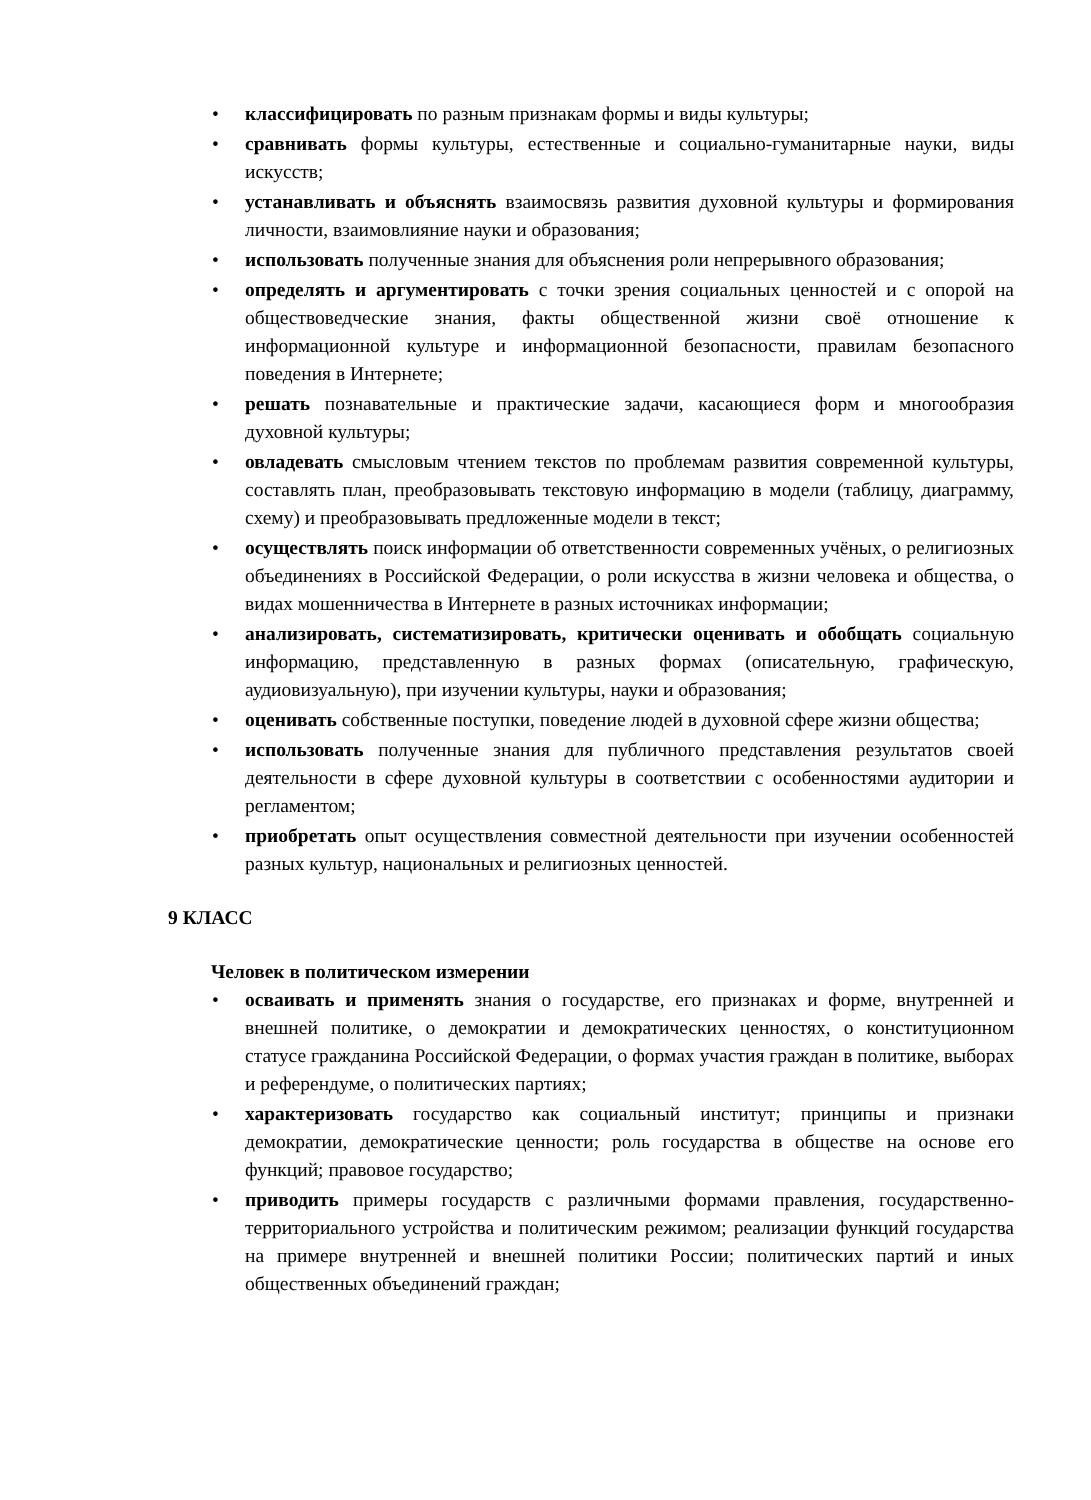• классифицировать по разным признакам формы и виды культуры;
• сравнивать формы культуры, естественные и социально-гуманитарные науки, виды искусств;
• устанавливать и объяснять взаимосвязь развития духовной культуры и формирования личности, взаимовлияние науки и образования;
• использовать полученные знания для объяснения роли непрерывного образования;
• определять и аргументировать с точки зрения социальных ценностей и с опорой на обществоведческие знания, факты общественной жизни своё отношение к информационной культуре и информационной безопасности, правилам безопасного поведения в Интернете;
• решать познавательные и практические задачи, касающиеся форм и многообразия духовной культуры;
• овладевать смысловым чтением текстов по проблемам развития современной культуры, составлять план, преобразовывать текстовую информацию в модели (таблицу, диаграмму, схему) и преобразовывать предложенные модели в текст;
• осуществлять поиск информации об ответственности современных учёных, о религиозных объединениях в Российской Федерации, о роли искусства в жизни человека и общества, о видах мошенничества в Интернете в разных источниках информации;
• анализировать, систематизировать, критически оценивать и обобщать социальную информацию, представленную в разных формах (описательную, графическую, аудиовизуальную), при изучении культуры, науки и образования;
• оценивать собственные поступки, поведение людей в духовной сфере жизни общества;
• использовать полученные знания для публичного представления результатов своей деятельности в сфере духовной культуры в соответствии с особенностями аудитории и регламентом;
• приобретать опыт осуществления совместной деятельности при изучении особенностей разных культур, национальных и религиозных ценностей.
9 КЛАСС
Человек в политическом измерении
• осваивать и применять знания о государстве, его признаках и форме, внутренней и внешней политике, о демократии и демократических ценностях, о конституционном статусе гражданина Российской Федерации, о формах участия граждан в политике, выборах и референдуме, о политических партиях;
• характеризовать государство как социальный институт; принципы и признаки демократии, демократические ценности; роль государства в обществе на основе его функций; правовое государство;
• приводить примеры государств с различными формами правления, государственно-территориального устройства и политическим режимом; реализации функций государства на примере внутренней и внешней политики России; политических партий и иных общественных объединений граждан;